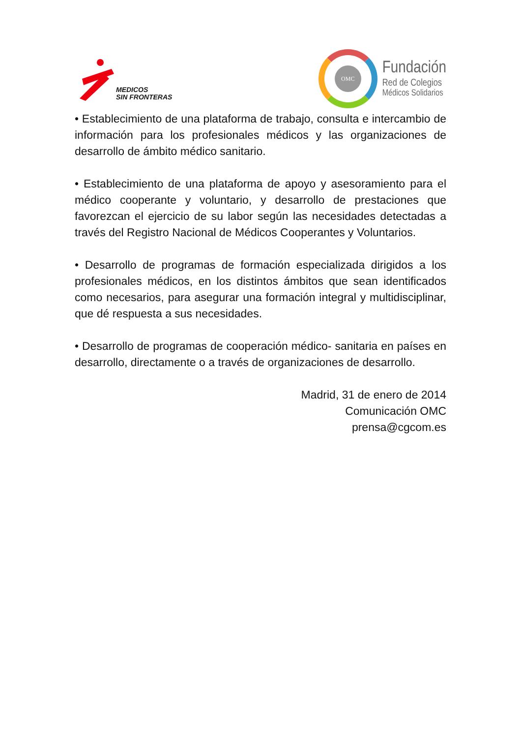MEDICOS
SIN FRONTERAS
OMC
Fundación
Red de Colegios
Médicos Solidarios
• Establecimiento de una plataforma de trabajo, consulta e intercambio de información para los profesionales médicos y las organizaciones de desarrollo de ámbito médico sanitario.
• Establecimiento de una plataforma de apoyo y asesoramiento para el médico cooperante y voluntario, y desarrollo de prestaciones que favorezcan el ejercicio de su labor según las necesidades detectadas a través del Registro Nacional de Médicos Cooperantes y Voluntarios.
• Desarrollo de programas de formación especializada dirigidos a los profesionales médicos, en los distintos ámbitos que sean identificados como necesarios, para asegurar una formación integral y multidisciplinar, que dé respuesta a sus necesidades.
• Desarrollo de programas de cooperación médico- sanitaria en países en desarrollo, directamente o a través de organizaciones de desarrollo.
Madrid, 31 de enero de 2014
Comunicación OMC
prensa@cgcom.es